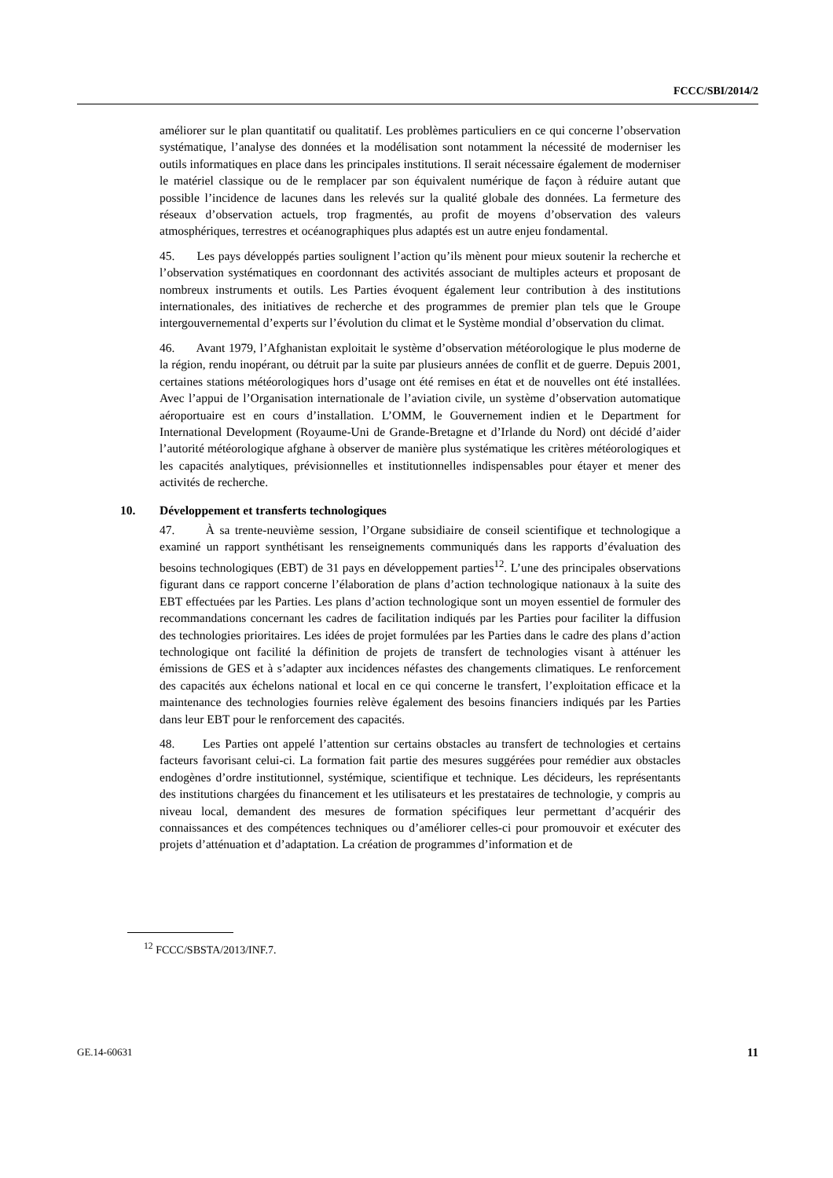FCCC/SBI/2014/2
améliorer sur le plan quantitatif ou qualitatif. Les problèmes particuliers en ce qui concerne l’observation systématique, l’analyse des données et la modélisation sont notamment la nécessité de moderniser les outils informatiques en place dans les principales institutions. Il serait nécessaire également de moderniser le matériel classique ou de le remplacer par son équivalent numérique de façon à réduire autant que possible l’incidence de lacunes dans les relevés sur la qualité globale des données. La fermeture des réseaux d’observation actuels, trop fragmentés, au profit de moyens d’observation des valeurs atmosphériques, terrestres et océanographiques plus adaptés est un autre enjeu fondamental.
45. Les pays développés parties soulignent l’action qu’ils mènent pour mieux soutenir la recherche et l’observation systématiques en coordonnant des activités associant de multiples acteurs et proposant de nombreux instruments et outils. Les Parties évoquent également leur contribution à des institutions internationales, des initiatives de recherche et des programmes de premier plan tels que le Groupe intergouvernemental d’experts sur l’évolution du climat et le Système mondial d’observation du climat.
46. Avant 1979, l’Afghanistan exploitait le système d’observation météorologique le plus moderne de la région, rendu inopérant, ou détruit par la suite par plusieurs années de conflit et de guerre. Depuis 2001, certaines stations météorologiques hors d’usage ont été remises en état et de nouvelles ont été installées. Avec l’appui de l’Organisation internationale de l’aviation civile, un système d’observation automatique aéroportuaire est en cours d’installation. L’OMM, le Gouvernement indien et le Department for International Development (Royaume-Uni de Grande-Bretagne et d’Irlande du Nord) ont décidé d’aider l’autorité météorologique afghane à observer de manière plus systématique les critères météorologiques et les capacités analytiques, prévisionnelles et institutionnelles indispensables pour étayer et mener des activités de recherche.
10. Développement et transferts technologiques
47. À sa trente-neuvième session, l’Organe subsidiaire de conseil scientifique et technologique a examiné un rapport synthétisant les renseignements communiqués dans les rapports d’évaluation des besoins technologiques (EBT) de 31 pays en développement parties<sup>12</sup>. L’une des principales observations figurant dans ce rapport concerne l’élaboration de plans d’action technologique nationaux à la suite des EBT effectuées par les Parties. Les plans d’action technologique sont un moyen essentiel de formuler des recommandations concernant les cadres de facilitation indiqués par les Parties pour faciliter la diffusion des technologies prioritaires. Les idées de projet formulées par les Parties dans le cadre des plans d’action technologique ont facilité la définition de projets de transfert de technologies visant à atténuer les émissions de GES et à s’adapter aux incidences néfastes des changements climatiques. Le renforcement des capacités aux échelons national et local en ce qui concerne le transfert, l’exploitation efficace et la maintenance des technologies fournies relève également des besoins financiers indiqués par les Parties dans leur EBT pour le renforcement des capacités.
48. Les Parties ont appelé l’attention sur certains obstacles au transfert de technologies et certains facteurs favorisant celui-ci. La formation fait partie des mesures suggérées pour remédier aux obstacles endogènes d’ordre institutionnel, systémique, scientifique et technique. Les décideurs, les représentants des institutions chargées du financement et les utilisateurs et les prestataires de technologie, y compris au niveau local, demandent des mesures de formation spécifiques leur permettant d’acquérir des connaissances et des compétences techniques ou d’améliorer celles-ci pour promouvoir et exécuter des projets d’atténuation et d’adaptation. La création de programmes d’information et de
<sup>12</sup> FCCC/SBSTA/2013/INF.7.
GE.14-60631 11